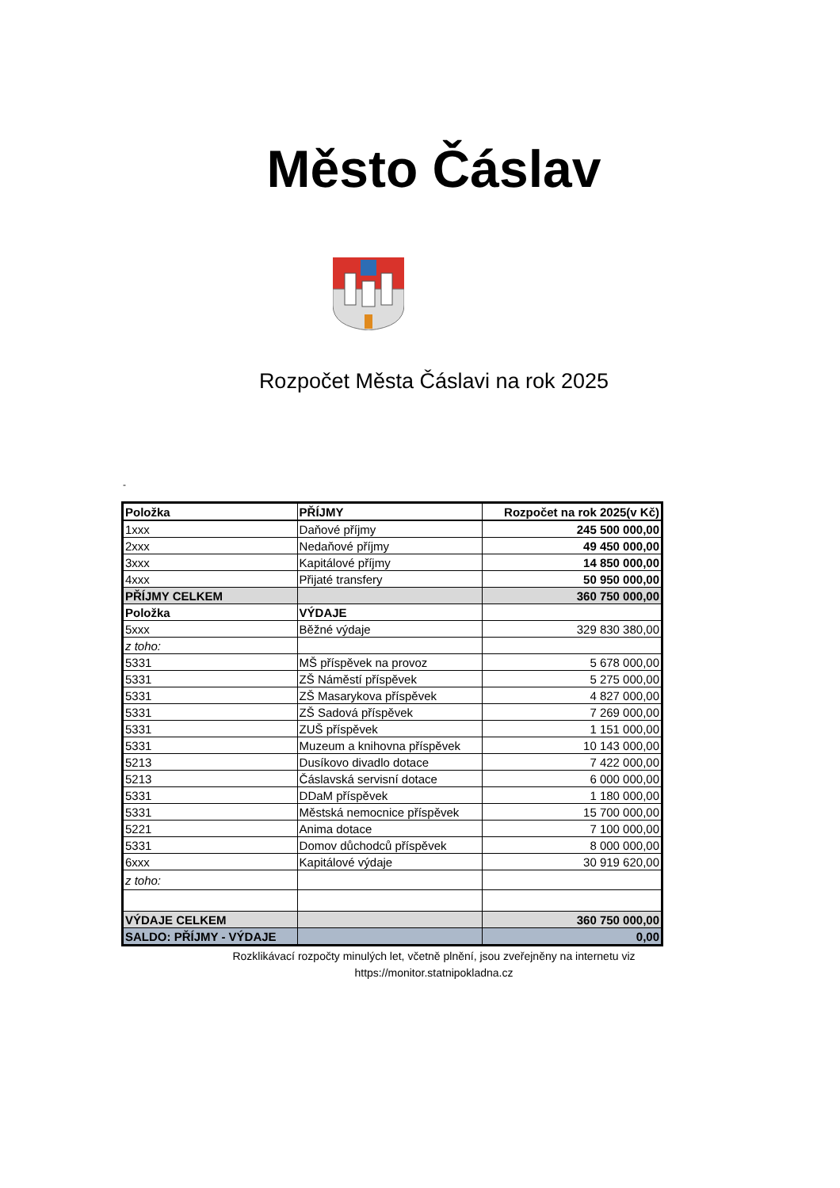Město Čáslav
Rozpočet Města Čáslavi na rok 2025
-
| Položka | PŘÍJMY | Rozpočet na rok 2025(v Kč) |
| --- | --- | --- |
| 1xxx | Daňové příjmy | 245 500 000,00 |
| 2xxx | Nedaňové příjmy | 49 450 000,00 |
| 3xxx | Kapitálové příjmy | 14 850 000,00 |
| 4xxx | Přijaté transfery | 50 950 000,00 |
| PŘÍJMY CELKEM | | 360 750 000,00 |
| Položka | VÝDAJE | |
| 5xxx | Běžné výdaje | 329 830 380,00 |
| z toho: | | |
| 5331 | MŠ příspěvek na provoz | 5 678 000,00 |
| 5331 | ZŠ Náměstí příspěvek | 5 275 000,00 |
| 5331 | ZŠ Masarykova příspěvek | 4 827 000,00 |
| 5331 | ZŠ Sadová příspěvek | 7 269 000,00 |
| 5331 | ZUŠ příspěvek | 1 151 000,00 |
| 5331 | Muzeum a knihovna příspěvek | 10 143 000,00 |
| 5213 | Dusíkovo divadlo dotace | 7 422 000,00 |
| 5213 | Čáslavská servisní dotace | 6 000 000,00 |
| 5331 | DDaM příspěvek | 1 180 000,00 |
| 5331 | Městská nemocnice příspěvek | 15 700 000,00 |
| 5221 | Anima dotace | 7 100 000,00 |
| 5331 | Domov důchodců příspěvek | 8 000 000,00 |
| 6xxx | Kapitálové výdaje | 30 919 620,00 |
| z toho: | | |
| VÝDAJE CELKEM | | 360 750 000,00 |
| SALDO: PŘÍJMY - VÝDAJE | | 0,00 |
Rozklikávací rozpočty minulých let, včetně plnění, jsou zveřejněny na internetu viz
https://monitor.statnipokladna.cz